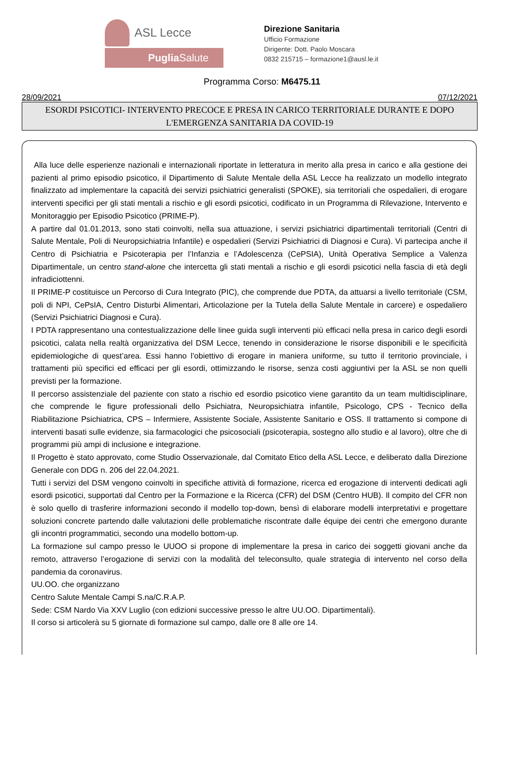ASL Lecce
Puglia Salute
Direzione Sanitaria
Ufficio Formazione
Dirigente: Dott. Paolo Moscara
0832 215715 – formazione1@ausl.le.it
Programma Corso: M6475.11
28/09/2021 07/12/2021
ESORDI PSICOTICI- INTERVENTO PRECOCE E PRESA IN CARICO TERRITORIALE DURANTE E DOPO L'EMERGENZA SANITARIA DA COVID-19
Alla luce delle esperienze nazionali e internazionali riportate in letteratura in merito alla presa in carico e alla gestione dei pazienti al primo episodio psicotico, il Dipartimento di Salute Mentale della ASL Lecce ha realizzato un modello integrato finalizzato ad implementare la capacità dei servizi psichiatrici generalisti (SPOKE), sia territoriali che ospedalieri, di erogare interventi specifici per gli stati mentali a rischio e gli esordi psicotici, codificato in un Programma di Rilevazione, Intervento e Monitoraggio per Episodio Psicotico (PRIME-P).
A partire dal 01.01.2013, sono stati coinvolti, nella sua attuazione, i servizi psichiatrici dipartimentali territoriali (Centri di Salute Mentale, Poli di Neuropsichiatria Infantile) e ospedalieri (Servizi Psichiatrici di Diagnosi e Cura). Vi partecipa anche il Centro di Psichiatria e Psicoterapia per l’Infanzia e l’Adolescenza (CePSIA), Unità Operativa Semplice a Valenza Dipartimentale, un centro stand-alone che intercetta gli stati mentali a rischio e gli esordi psicotici nella fascia di età degli infradiciottenni.
Il PRIME-P costituisce un Percorso di Cura Integrato (PIC), che comprende due PDTA, da attuarsi a livello territoriale (CSM, poli di NPI, CePsIA, Centro Disturbi Alimentari, Articolazione per la Tutela della Salute Mentale in carcere) e ospedaliero (Servizi Psichiatrici Diagnosi e Cura).
I PDTA rappresentano una contestualizzazione delle linee guida sugli interventi più efficaci nella presa in carico degli esordi psicotici, calata nella realtà organizzativa del DSM Lecce, tenendo in considerazione le risorse disponibili e le specificità epidemiologiche di quest’area. Essi hanno l’obiettivo di erogare in maniera uniforme, su tutto il territorio provinciale, i trattamenti più specifici ed efficaci per gli esordi, ottimizzando le risorse, senza costi aggiuntivi per la ASL se non quelli previsti per la formazione.
Il percorso assistenziale del paziente con stato a rischio ed esordio psicotico viene garantito da un team multidisciplinare, che comprende le figure professionali dello Psichiatra, Neuropsichiatra infantile, Psicologo, CPS - Tecnico della Riabilitazione Psichiatrica, CPS – Infermiere, Assistente Sociale, Assistente Sanitario e OSS. Il trattamento si compone di interventi basati sulle evidenze, sia farmacologici che psicosociali (psicoterapia, sostegno allo studio e al lavoro), oltre che di programmi più ampi di inclusione e integrazione.
Il Progetto è stato approvato, come Studio Osservazionale, dal Comitato Etico della ASL Lecce, e deliberato dalla Direzione Generale con DDG n. 206 del 22.04.2021.
Tutti i servizi del DSM vengono coinvolti in specifiche attività di formazione, ricerca ed erogazione di interventi dedicati agli esordi psicotici, supportati dal Centro per la Formazione e la Ricerca (CFR) del DSM (Centro HUB). Il compito del CFR non è solo quello di trasferire informazioni secondo il modello top-down, bensì di elaborare modelli interpretativi e progettare soluzioni concrete partendo dalle valutazioni delle problematiche riscontrate dalle équipe dei centri che emergono durante gli incontri programmatici, secondo una modello bottom-up.
La formazione sul campo presso le UUOO si propone di implementare la presa in carico dei soggetti giovani anche da remoto, attraverso l’erogazione di servizi con la modalità del teleconsulto, quale strategia di intervento nel corso della pandemia da coronavirus.
UU.OO. che organizzano
Centro Salute Mentale Campi S.na/C.R.A.P.
Sede: CSM Nardo Via XXV Luglio (con edizioni successive presso le altre UU.OO. Dipartimentali).
Il corso si articolerà su 5 giornate di formazione sul campo, dalle ore 8 alle ore 14.